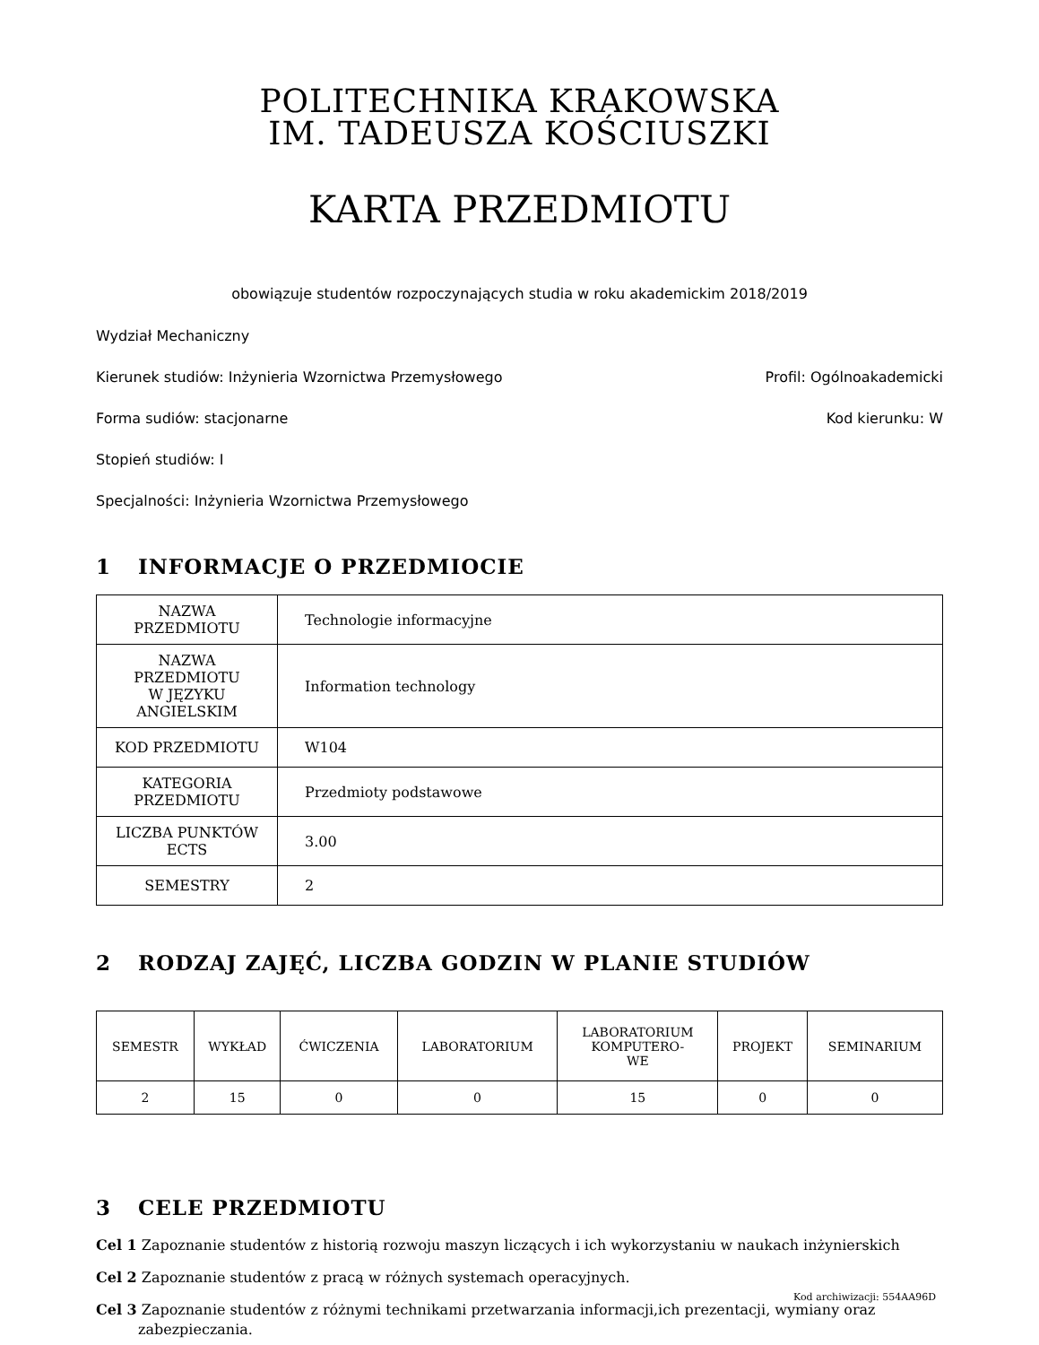POLITECHNIKA KRAKOWSKA
IM. TADEUSZA KOŚCIUSZKI
KARTA PRZEDMIOTU
obowiązuje studentów rozpoczynających studia w roku akademickim 2018/2019
Wydział Mechaniczny
Kierunek studiów: Inżynieria Wzornictwa Przemysłowego Profil: Ogólnoakademicki
Forma sudiów: stacjonarne Kod kierunku: W
Stopień studiów: I
Specjalności: Inżynieria Wzornictwa Przemysłowego
1 INFORMACJE O PRZEDMIOCIE
| NAZWA PRZEDMIOTU | Technologie informacyjne |
| NAZWA PRZEDMIOTU W JĘZYKU ANGIELSKIM | Information technology |
| KOD PRZEDMIOTU | W104 |
| KATEGORIA PRZEDMIOTU | Przedmioty podstawowe |
| LICZBA PUNKTÓW ECTS | 3.00 |
| SEMESTRY | 2 |
2 RODZAJ ZAJĘĆ, LICZBA GODZIN W PLANIE STUDIÓW
| SEMESTR | WYKŁAD | ĆWICZENIA | LABORATORIUM | LABORATORIUM KOMPUTERO- WE | PROJEKT | SEMINARIUM |
| --- | --- | --- | --- | --- | --- | --- |
| 2 | 15 | 0 | 0 | 15 | 0 | 0 |
3 CELE PRZEDMIOTU
Cel 1 Zapoznanie studentów z historią rozwoju maszyn liczących i ich wykorzystaniu w naukach inżynierskich
Cel 2 Zapoznanie studentów z pracą w różnych systemach operacyjnych.
Cel 3 Zapoznanie studentów z różnymi technikami przetwarzania informacji,ich prezentacji, wymiany oraz zabezpieczania.
Kod archiwizacji: 554AA96D